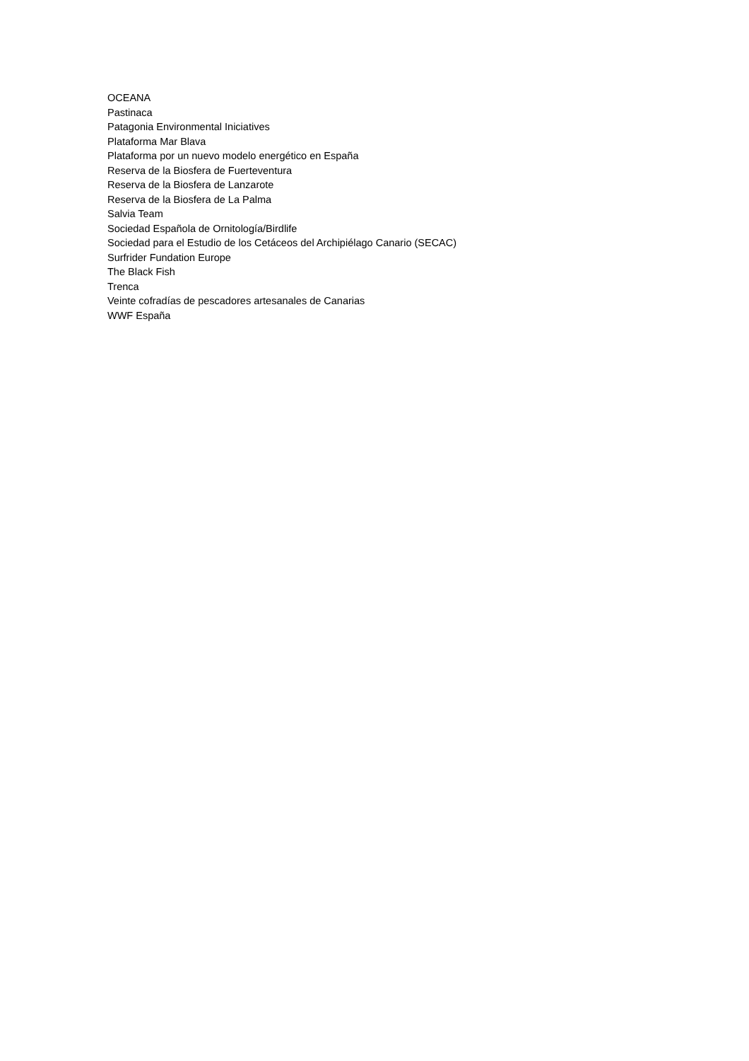OCEANA
Pastinaca
Patagonia Environmental Iniciatives
Plataforma Mar Blava
Plataforma por un nuevo modelo energético en España
Reserva de la Biosfera de Fuerteventura
Reserva de la Biosfera de Lanzarote
Reserva de la Biosfera de La Palma
Salvia Team
Sociedad Española de Ornitología/Birdlife
Sociedad para el Estudio de los Cetáceos del Archipiélago Canario (SECAC)
Surfrider Fundation Europe
The Black Fish
Trenca
Veinte cofradías de pescadores artesanales de Canarias
WWF España